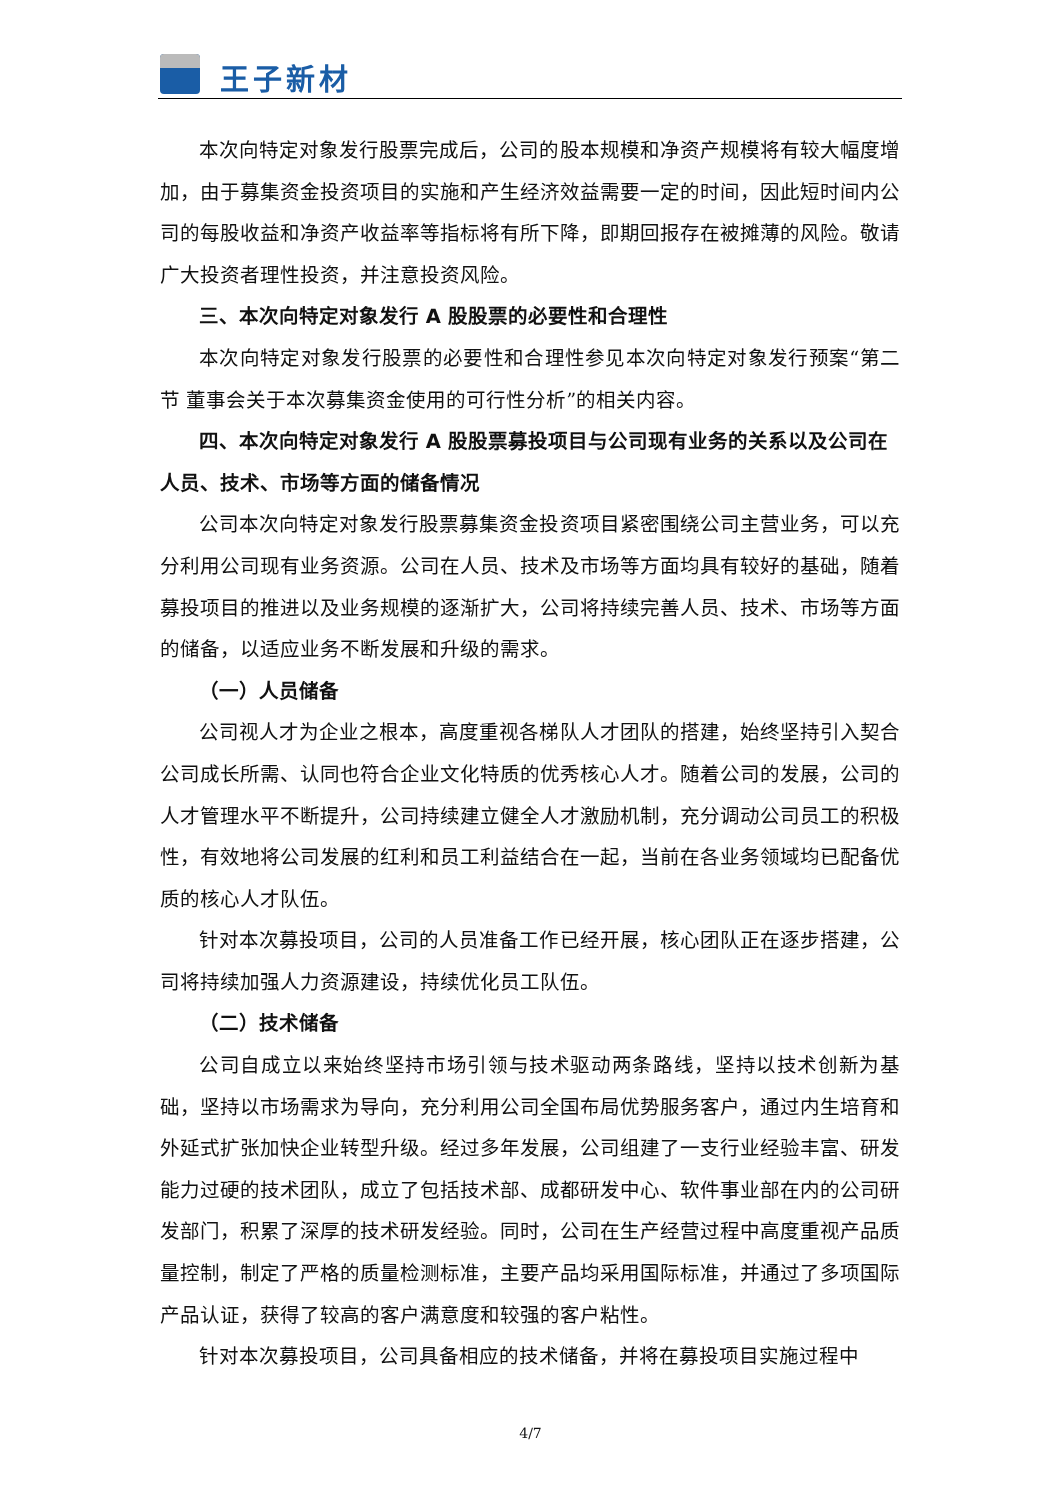王子新材
本次向特定对象发行股票完成后，公司的股本规模和净资产规模将有较大幅度增加，由于募集资金投资项目的实施和产生经济效益需要一定的时间，因此短时间内公司的每股收益和净资产收益率等指标将有所下降，即期回报存在被摊薄的风险。敬请广大投资者理性投资，并注意投资风险。
三、本次向特定对象发行 A 股股票的必要性和合理性
本次向特定对象发行股票的必要性和合理性参见本次向特定对象发行预案“第二节 董事会关于本次募集资金使用的可行性分析”的相关内容。
四、本次向特定对象发行 A 股股票募投项目与公司现有业务的关系以及公司在人员、技术、市场等方面的储备情况
公司本次向特定对象发行股票募集资金投资项目紧密围绕公司主营业务，可以充分利用公司现有业务资源。公司在人员、技术及市场等方面均具有较好的基础，随着募投项目的推进以及业务规模的逐渐扩大，公司将持续完善人员、技术、市场等方面的储备，以适应业务不断发展和升级的需求。
（一）人员储备
公司视人才为企业之根本，高度重视各梯队人才团队的搭建，始终坚持引入契合公司成长所需、认同也符合企业文化特质的优秀核心人才。随着公司的发展，公司的人才管理水平不断提升，公司持续建立健全人才激励机制，充分调动公司员工的积极性，有效地将公司发展的红利和员工利益结合在一起，当前在各业务领域均已配备优质的核心人才队伍。
针对本次募投项目，公司的人员准备工作已经开展，核心团队正在逐步搭建，公司将持续加强人力资源建设，持续优化员工队伍。
（二）技术储备
公司自成立以来始终坚持市场引领与技术驱动两条路线，坚持以技术创新为基础，坚持以市场需求为导向，充分利用公司全国布局优势服务客户，通过内生培育和外延式扩张加快企业转型升级。经过多年发展，公司组建了一支行业经验丰富、研发能力过硬的技术团队，成立了包括技术部、成都研发中心、软件事业部在内的公司研发部门，积累了深厚的技术研发经验。同时，公司在生产经营过程中高度重视产品质量控制，制定了严格的质量检测标准，主要产品均采用国际标准，并通过了多项国际产品认证，获得了较高的客户满意度和较强的客户粘性。
针对本次募投项目，公司具备相应的技术储备，并将在募投项目实施过程中
4/7